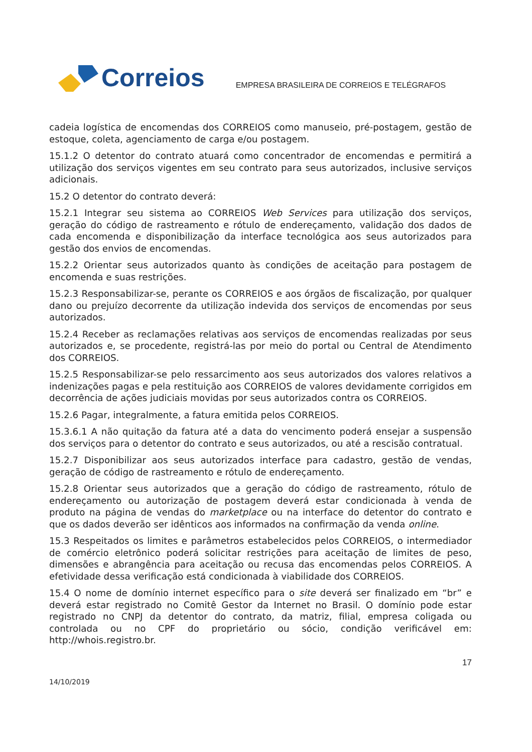Correios
EMPRESA BRASILEIRA DE CORREIOS E TELÉGRAFOS
cadeia logística de encomendas dos CORREIOS como manuseio, pré-postagem, gestão de estoque, coleta, agenciamento de carga e/ou postagem.
15.1.2 O detentor do contrato atuará como concentrador de encomendas e permitirá a utilização dos serviços vigentes em seu contrato para seus autorizados, inclusive serviços adicionais.
15.2 O detentor do contrato deverá:
15.2.1 Integrar seu sistema ao CORREIOS Web Services para utilização dos serviços, geração do código de rastreamento e rótulo de endereçamento, validação dos dados de cada encomenda e disponibilização da interface tecnológica aos seus autorizados para gestão dos envios de encomendas.
15.2.2 Orientar seus autorizados quanto às condições de aceitação para postagem de encomenda e suas restrições.
15.2.3 Responsabilizar-se, perante os CORREIOS e aos órgãos de fiscalização, por qualquer dano ou prejuízo decorrente da utilização indevida dos serviços de encomendas por seus autorizados.
15.2.4 Receber as reclamações relativas aos serviços de encomendas realizadas por seus autorizados e, se procedente, registrá-las por meio do portal ou Central de Atendimento dos CORREIOS.
15.2.5 Responsabilizar-se pelo ressarcimento aos seus autorizados dos valores relativos a indenizações pagas e pela restituição aos CORREIOS de valores devidamente corrigidos em decorrência de ações judiciais movidas por seus autorizados contra os CORREIOS.
15.2.6 Pagar, integralmente, a fatura emitida pelos CORREIOS.
15.3.6.1 A não quitação da fatura até a data do vencimento poderá ensejar a suspensão dos serviços para o detentor do contrato e seus autorizados, ou até a rescisão contratual.
15.2.7 Disponibilizar aos seus autorizados interface para cadastro, gestão de vendas, geração de código de rastreamento e rótulo de endereçamento.
15.2.8 Orientar seus autorizados que a geração do código de rastreamento, rótulo de endereçamento ou autorização de postagem deverá estar condicionada à venda de produto na página de vendas do marketplace ou na interface do detentor do contrato e que os dados deverão ser idênticos aos informados na confirmação da venda online.
15.3 Respeitados os limites e parâmetros estabelecidos pelos CORREIOS, o intermediador de comércio eletrônico poderá solicitar restrições para aceitação de limites de peso, dimensões e abrangência para aceitação ou recusa das encomendas pelos CORREIOS. A efetividade dessa verificação está condicionada à viabilidade dos CORREIOS.
15.4 O nome de domínio internet específico para o site deverá ser finalizado em “br” e deverá estar registrado no Comitê Gestor da Internet no Brasil. O domínio pode estar registrado no CNPJ da detentor do contrato, da matriz, filial, empresa coligada ou controlada ou no CPF do proprietário ou sócio, condição verificável em: http://whois.registro.br.
17
14/10/2019